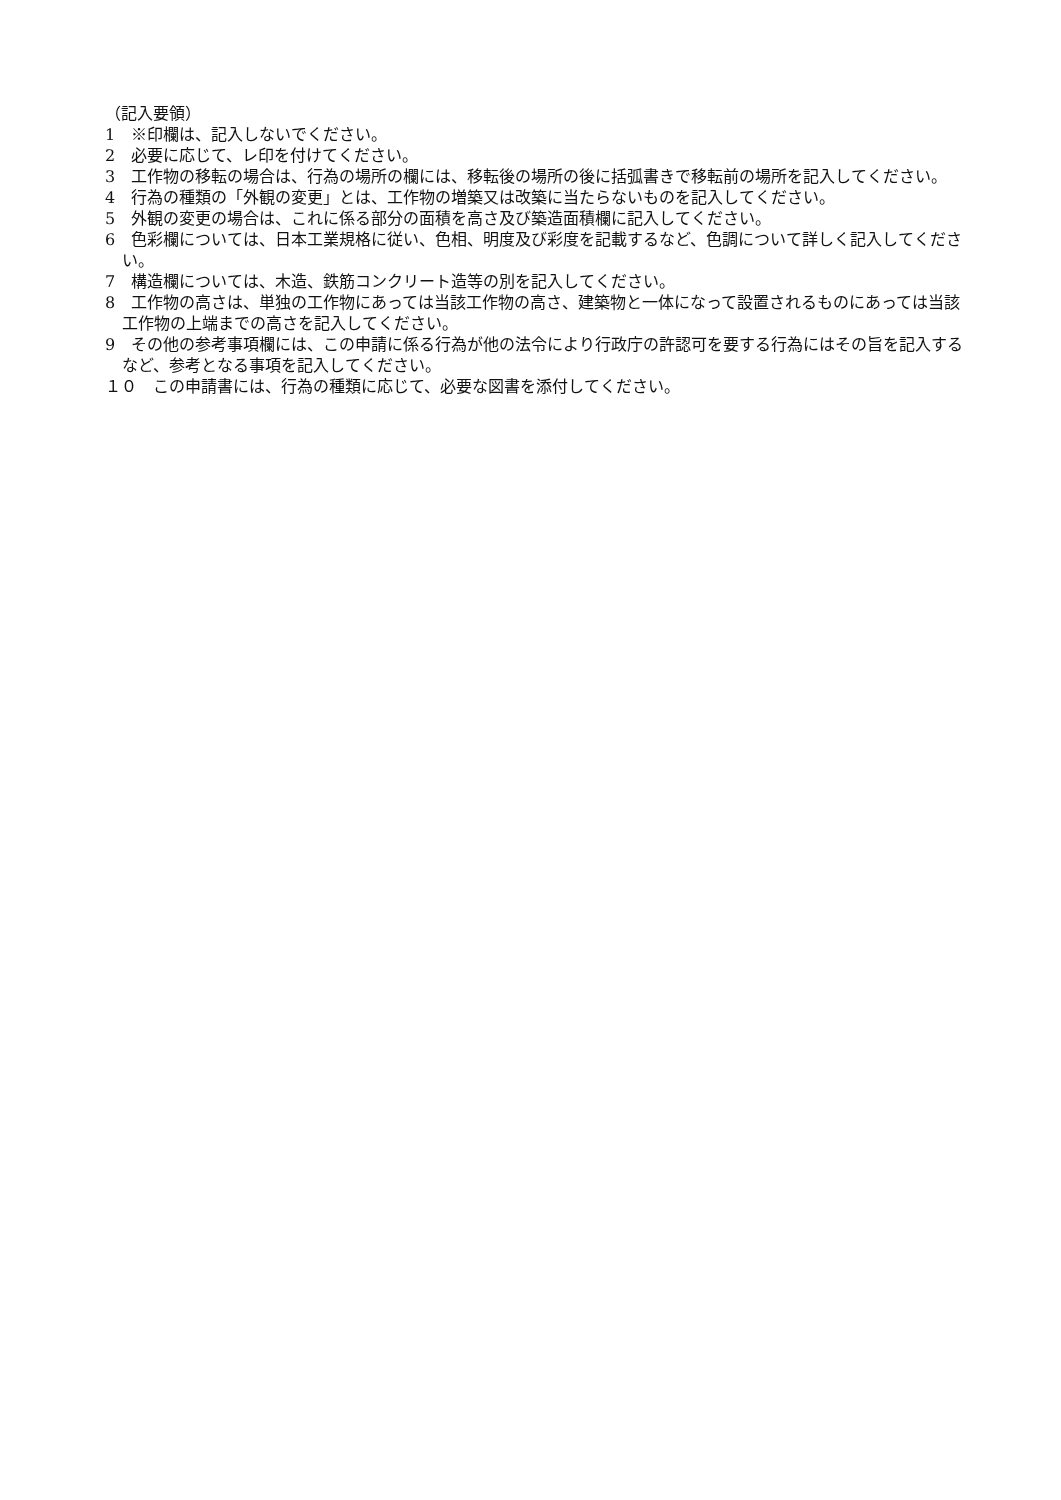（記入要領）
1　※印欄は、記入しないでください。
2　必要に応じて、レ印を付けてください。
3　工作物の移転の場合は、行為の場所の欄には、移転後の場所の後に括弧書きで移転前の場所を記入してください。
4　行為の種類の「外観の変更」とは、工作物の増築又は改築に当たらないものを記入してください。
5　外観の変更の場合は、これに係る部分の面積を高さ及び築造面積欄に記入してください。
6　色彩欄については、日本工業規格に従い、色相、明度及び彩度を記載するなど、色調について詳しく記入してください。
7　構造欄については、木造、鉄筋コンクリート造等の別を記入してください。
8　工作物の高さは、単独の工作物にあっては当該工作物の高さ、建築物と一体になって設置されるものにあっては当該工作物の上端までの高さを記入してください。
9　その他の参考事項欄には、この申請に係る行為が他の法令により行政庁の許認可を要する行為にはその旨を記入するなど、参考となる事項を記入してください。
１０　この申請書には、行為の種類に応じて、必要な図書を添付してください。